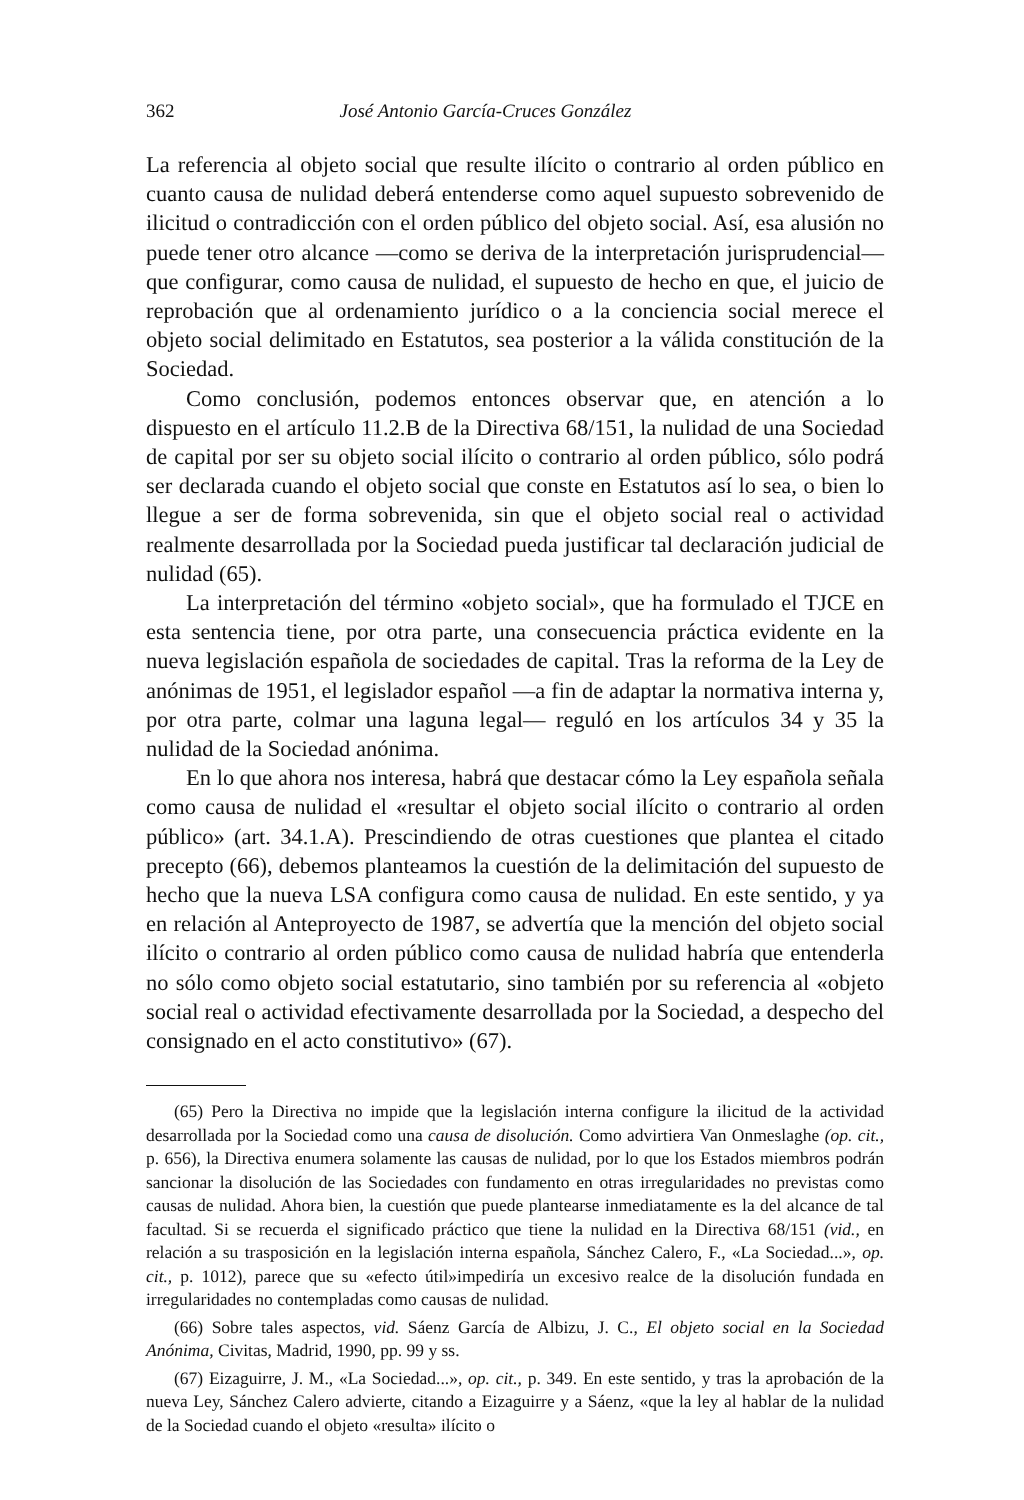362 José Antonio García-Cruces González
La referencia al objeto social que resulte ilícito o contrario al orden público en cuanto causa de nulidad deberá entenderse como aquel supuesto sobrevenido de ilicitud o contradicción con el orden público del objeto social. Así, esa alusión no puede tener otro alcance —como se deriva de la interpretación jurisprudencial— que configurar, como causa de nulidad, el supuesto de hecho en que, el juicio de reprobación que al ordenamiento jurídico o a la conciencia social merece el objeto social delimitado en Estatutos, sea posterior a la válida constitución de la Sociedad.
Como conclusión, podemos entonces observar que, en atención a lo dispuesto en el artículo 11.2.B de la Directiva 68/151, la nulidad de una Sociedad de capital por ser su objeto social ilícito o contrario al orden público, sólo podrá ser declarada cuando el objeto social que conste en Estatutos así lo sea, o bien lo llegue a ser de forma sobrevenida, sin que el objeto social real o actividad realmente desarrollada por la Sociedad pueda justificar tal declaración judicial de nulidad (65).
La interpretación del término «objeto social», que ha formulado el TJCE en esta sentencia tiene, por otra parte, una consecuencia práctica evidente en la nueva legislación española de sociedades de capital. Tras la reforma de la Ley de anónimas de 1951, el legislador español —a fin de adaptar la normativa interna y, por otra parte, colmar una laguna legal— reguló en los artículos 34 y 35 la nulidad de la Sociedad anónima.
En lo que ahora nos interesa, habrá que destacar cómo la Ley española señala como causa de nulidad el «resultar el objeto social ilícito o contrario al orden público» (art. 34.1.A). Prescindiendo de otras cuestiones que plantea el citado precepto (66), debemos planteamos la cuestión de la delimitación del supuesto de hecho que la nueva LSA configura como causa de nulidad. En este sentido, y ya en relación al Anteproyecto de 1987, se advertía que la mención del objeto social ilícito o contrario al orden público como causa de nulidad habría que entenderla no sólo como objeto social estatutario, sino también por su referencia al «objeto social real o actividad efectivamente desarrollada por la Sociedad, a despecho del consignado en el acto constitutivo» (67).
(65) Pero la Directiva no impide que la legislación interna configure la ilicitud de la actividad desarrollada por la Sociedad como una causa de disolución. Como advirtiera Van Onmeslaghe (op. cit., p. 656), la Directiva enumera solamente las causas de nulidad, por lo que los Estados miembros podrán sancionar la disolución de las Sociedades con fundamento en otras irregularidades no previstas como causas de nulidad. Ahora bien, la cuestión que puede plantearse inmediatamente es la del alcance de tal facultad. Si se recuerda el significado práctico que tiene la nulidad en la Directiva 68/151 (vid., en relación a su trasposición en la legislación interna española, Sánchez Calero, F., «La Sociedad...», op. cit., p. 1012), parece que su «efecto útil»impediría un excesivo realce de la disolución fundada en irregularidades no contempladas como causas de nulidad.
(66) Sobre tales aspectos, vid. Sáenz García de Albizu, J. C., El objeto social en la Sociedad Anónima, Civitas, Madrid, 1990, pp. 99 y ss.
(67) Eizaguirre, J. M., «La Sociedad...», op. cit., p. 349. En este sentido, y tras la aprobación de la nueva Ley, Sánchez Calero advierte, citando a Eizaguirre y a Sáenz, «que la ley al hablar de la nulidad de la Sociedad cuando el objeto «resulta» ilícito o